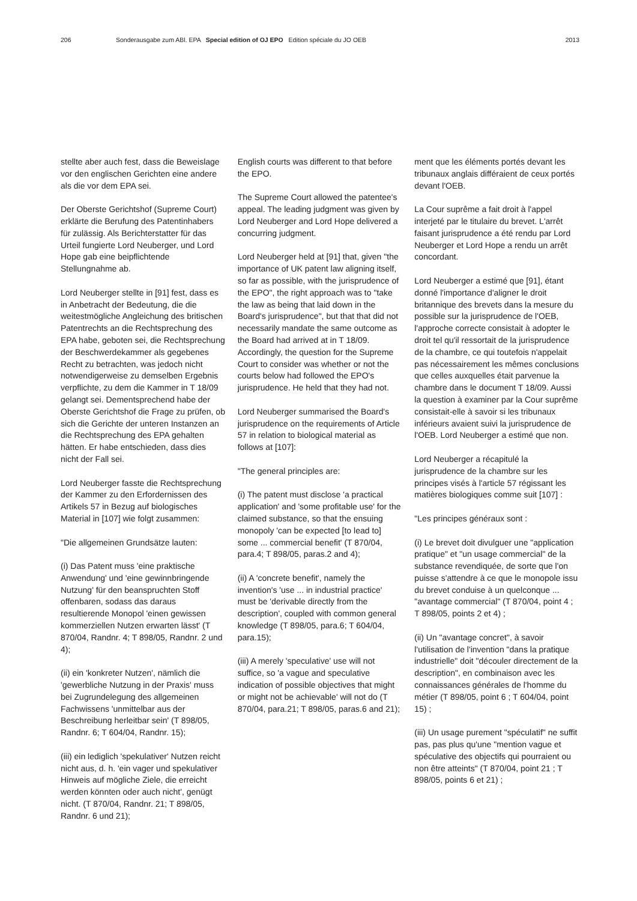206 Sonderausgabe zum ABl. EPA Special edition of OJ EPO Edition spéciale du JO OEB 2013
stellte aber auch fest, dass die Beweislage vor den englischen Gerichten eine andere als die vor dem EPA sei.
Der Oberste Gerichtshof (Supreme Court) erklärte die Berufung des Patentinhabers für zulässig. Als Berichterstatter für das Urteil fungierte Lord Neuberger, und Lord Hope gab eine beipflichtende Stellungnahme ab.
Lord Neuberger stellte in [91] fest, dass es in Anbetracht der Bedeutung, die die weitestmögliche Angleichung des britischen Patentrechts an die Rechtsprechung des EPA habe, geboten sei, die Rechtsprechung der Beschwerdekammer als gegebenes Recht zu betrachten, was jedoch nicht notwendigerweise zu demselben Ergebnis verpflichte, zu dem die Kammer in T 18/09 gelangt sei. Dementsprechend habe der Oberste Gerichtshof die Frage zu prüfen, ob sich die Gerichte der unteren Instanzen an die Rechtsprechung des EPA gehalten hätten. Er habe entschieden, dass dies nicht der Fall sei.
Lord Neuberger fasste die Rechtsprechung der Kammer zu den Erfordernissen des Artikels 57 in Bezug auf biologisches Material in [107] wie folgt zusammen:
"Die allgemeinen Grundsätze lauten:
(i) Das Patent muss 'eine praktische Anwendung' und 'eine gewinnbringende Nutzung' für den beanspruchten Stoff offenbaren, sodass das daraus resultierende Monopol 'einen gewissen kommerziellen Nutzen erwarten lässt' (T 870/04, Randnr. 4; T 898/05, Randnr. 2 und 4);
(ii) ein 'konkreter Nutzen', nämlich die 'gewerbliche Nutzung in der Praxis' muss bei Zugrundelegung des allgemeinen Fachwissens 'unmittelbar aus der Beschreibung herleitbar sein' (T 898/05, Randnr. 6; T 604/04, Randnr. 15);
(iii) ein lediglich 'spekulativer' Nutzen reicht nicht aus, d. h. 'ein vager und spekulativer Hinweis auf mögliche Ziele, die erreicht werden könnten oder auch nicht', genügt nicht. (T 870/04, Randnr. 21; T 898/05, Randnr. 6 und 21);
English courts was different to that before the EPO.
The Supreme Court allowed the patentee's appeal. The leading judgment was given by Lord Neuberger and Lord Hope delivered a concurring judgment.
Lord Neuberger held at [91] that, given "the importance of UK patent law aligning itself, so far as possible, with the jurisprudence of the EPO", the right approach was to "take the law as being that laid down in the Board's jurisprudence", but that that did not necessarily mandate the same outcome as the Board had arrived at in T 18/09. Accordingly, the question for the Supreme Court to consider was whether or not the courts below had followed the EPO's jurisprudence. He held that they had not.
Lord Neuberger summarised the Board's jurisprudence on the requirements of Article 57 in relation to biological material as follows at [107]:
"The general principles are:
(i) The patent must disclose 'a practical application' and 'some profitable use' for the claimed substance, so that the ensuing monopoly 'can be expected [to lead to] some ... commercial benefit' (T 870/04, para.4; T 898/05, paras.2 and 4);
(ii) A 'concrete benefit', namely the invention's 'use ... in industrial practice' must be 'derivable directly from the description', coupled with common general knowledge (T 898/05, para.6; T 604/04, para.15);
(iii) A merely 'speculative' use will not suffice, so 'a vague and speculative indication of possible objectives that might or might not be achievable' will not do (T 870/04, para.21; T 898/05, paras.6 and 21);
ment que les éléments portés devant les tribunaux anglais différaient de ceux portés devant l'OEB.
La Cour suprême a fait droit à l'appel interjeté par le titulaire du brevet. L'arrêt faisant jurisprudence a été rendu par Lord Neuberger et Lord Hope a rendu un arrêt concordant.
Lord Neuberger a estimé que [91], étant donné l'importance d'aligner le droit britannique des brevets dans la mesure du possible sur la jurisprudence de l'OEB, l'approche correcte consistait à adopter le droit tel qu'il ressortait de la jurisprudence de la chambre, ce qui toutefois n'appelait pas nécessairement les mêmes conclusions que celles auxquelles était parvenue la chambre dans le document T 18/09. Aussi la question à examiner par la Cour suprême consistait-elle à savoir si les tribunaux inférieurs avaient suivi la jurisprudence de l'OEB. Lord Neuberger a estimé que non.
Lord Neuberger a récapitulé la jurisprudence de la chambre sur les principes visés à l'article 57 régissant les matières biologiques comme suit [107] :
"Les principes généraux sont :
(i) Le brevet doit divulguer une "application pratique" et "un usage commercial" de la substance revendiquée, de sorte que l'on puisse s'attendre à ce que le monopole issu du brevet conduise à un quelconque ... "avantage commercial" (T 870/04, point 4 ; T 898/05, points 2 et 4) ;
(ii) Un "avantage concret", à savoir l'utilisation de l'invention "dans la pratique industrielle" doit "découler directement de la description", en combinaison avec les connaissances générales de l'homme du métier (T 898/05, point 6 ; T 604/04, point 15) ;
(iii) Un usage purement "spéculatif" ne suffit pas, pas plus qu'une "mention vague et spéculative des objectifs qui pourraient ou non être atteints" (T 870/04, point 21 ; T 898/05, points 6 et 21) ;